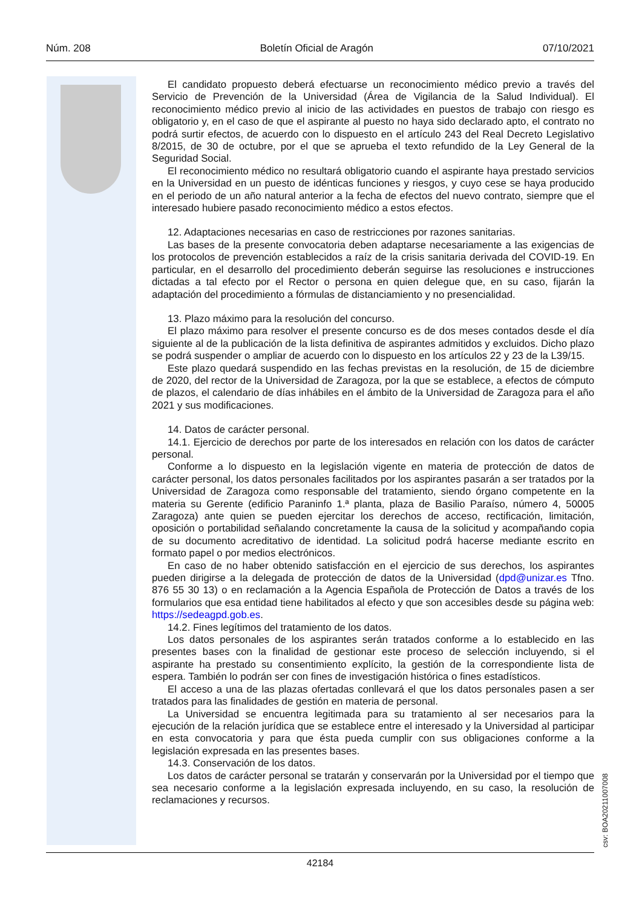Núm. 208 Boletín Oficial de Aragón 07/10/2021
El candidato propuesto deberá efectuarse un reconocimiento médico previo a través del Servicio de Prevención de la Universidad (Área de Vigilancia de la Salud Individual). El reconocimiento médico previo al inicio de las actividades en puestos de trabajo con riesgo es obligatorio y, en el caso de que el aspirante al puesto no haya sido declarado apto, el contrato no podrá surtir efectos, de acuerdo con lo dispuesto en el artículo 243 del Real Decreto Legislativo 8/2015, de 30 de octubre, por el que se aprueba el texto refundido de la Ley General de la Seguridad Social.
El reconocimiento médico no resultará obligatorio cuando el aspirante haya prestado servicios en la Universidad en un puesto de idénticas funciones y riesgos, y cuyo cese se haya producido en el periodo de un año natural anterior a la fecha de efectos del nuevo contrato, siempre que el interesado hubiere pasado reconocimiento médico a estos efectos.
12. Adaptaciones necesarias en caso de restricciones por razones sanitarias.
Las bases de la presente convocatoria deben adaptarse necesariamente a las exigencias de los protocolos de prevención establecidos a raíz de la crisis sanitaria derivada del COVID-19. En particular, en el desarrollo del procedimiento deberán seguirse las resoluciones e instrucciones dictadas a tal efecto por el Rector o persona en quien delegue que, en su caso, fijarán la adaptación del procedimiento a fórmulas de distanciamiento y no presencialidad.
13. Plazo máximo para la resolución del concurso.
El plazo máximo para resolver el presente concurso es de dos meses contados desde el día siguiente al de la publicación de la lista definitiva de aspirantes admitidos y excluidos. Dicho plazo se podrá suspender o ampliar de acuerdo con lo dispuesto en los artículos 22 y 23 de la L39/15.
Este plazo quedará suspendido en las fechas previstas en la resolución, de 15 de diciembre de 2020, del rector de la Universidad de Zaragoza, por la que se establece, a efectos de cómputo de plazos, el calendario de días inhábiles en el ámbito de la Universidad de Zaragoza para el año 2021 y sus modificaciones.
14. Datos de carácter personal.
14.1. Ejercicio de derechos por parte de los interesados en relación con los datos de carácter personal.
Conforme a lo dispuesto en la legislación vigente en materia de protección de datos de carácter personal, los datos personales facilitados por los aspirantes pasarán a ser tratados por la Universidad de Zaragoza como responsable del tratamiento, siendo órgano competente en la materia su Gerente (edificio Paraninfo 1.ª planta, plaza de Basilio Paraíso, número 4, 50005 Zaragoza) ante quien se pueden ejercitar los derechos de acceso, rectificación, limitación, oposición o portabilidad señalando concretamente la causa de la solicitud y acompañando copia de su documento acreditativo de identidad. La solicitud podrá hacerse mediante escrito en formato papel o por medios electrónicos.
En caso de no haber obtenido satisfacción en el ejercicio de sus derechos, los aspirantes pueden dirigirse a la delegada de protección de datos de la Universidad (dpd@unizar.es Tfno. 876 55 30 13) o en reclamación a la Agencia Española de Protección de Datos a través de los formularios que esa entidad tiene habilitados al efecto y que son accesibles desde su página web: https://sedeagpd.gob.es.
14.2. Fines legítimos del tratamiento de los datos.
Los datos personales de los aspirantes serán tratados conforme a lo establecido en las presentes bases con la finalidad de gestionar este proceso de selección incluyendo, si el aspirante ha prestado su consentimiento explícito, la gestión de la correspondiente lista de espera. También lo podrán ser con fines de investigación histórica o fines estadísticos.
El acceso a una de las plazas ofertadas conllevará el que los datos personales pasen a ser tratados para las finalidades de gestión en materia de personal.
La Universidad se encuentra legitimada para su tratamiento al ser necesarios para la ejecución de la relación jurídica que se establece entre el interesado y la Universidad al participar en esta convocatoria y para que ésta pueda cumplir con sus obligaciones conforme a la legislación expresada en las presentes bases.
14.3. Conservación de los datos.
Los datos de carácter personal se tratarán y conservarán por la Universidad por el tiempo que sea necesario conforme a la legislación expresada incluyendo, en su caso, la resolución de reclamaciones y recursos.
csv: BOA20211007008
42184